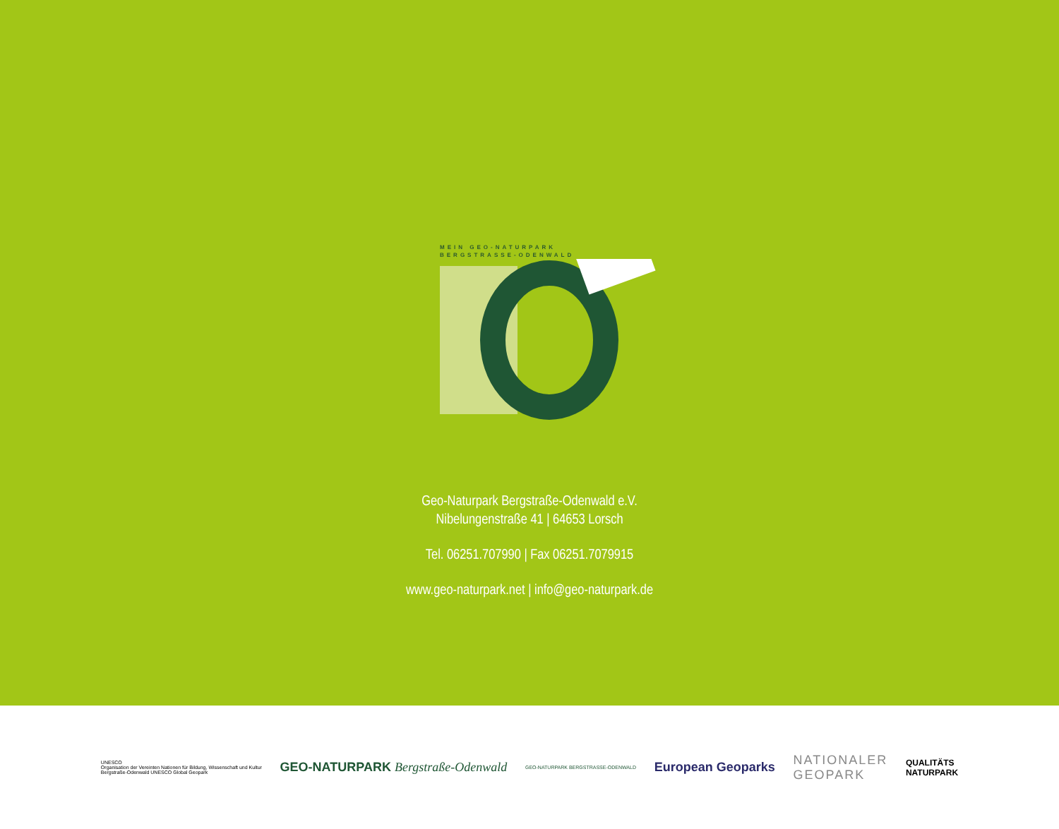MEIN GEO-NATURPARK
BERGSTRASSE-ODENWALD
Geo-Naturpark Bergstraße-Odenwald e.V.
Nibelungenstraße 41 | 64653 Lorsch
Tel. 06251.707990 | Fax 06251.7079915
www.geo-naturpark.net | info@geo-naturpark.de
UNESCO
Organisation der Vereinten Nationen für Bildung, Wissenschaft und Kultur
Bergstraße-Odenwald UNESCO Global Geopark
GEO-NATURPARK Bergstraße-Odenwald
GEO-NATURPARK BERGSTRASSE-ODENWALD
European Geoparks
NATIONALER
GEOPARK
QUALITÄTS
NATURPARK